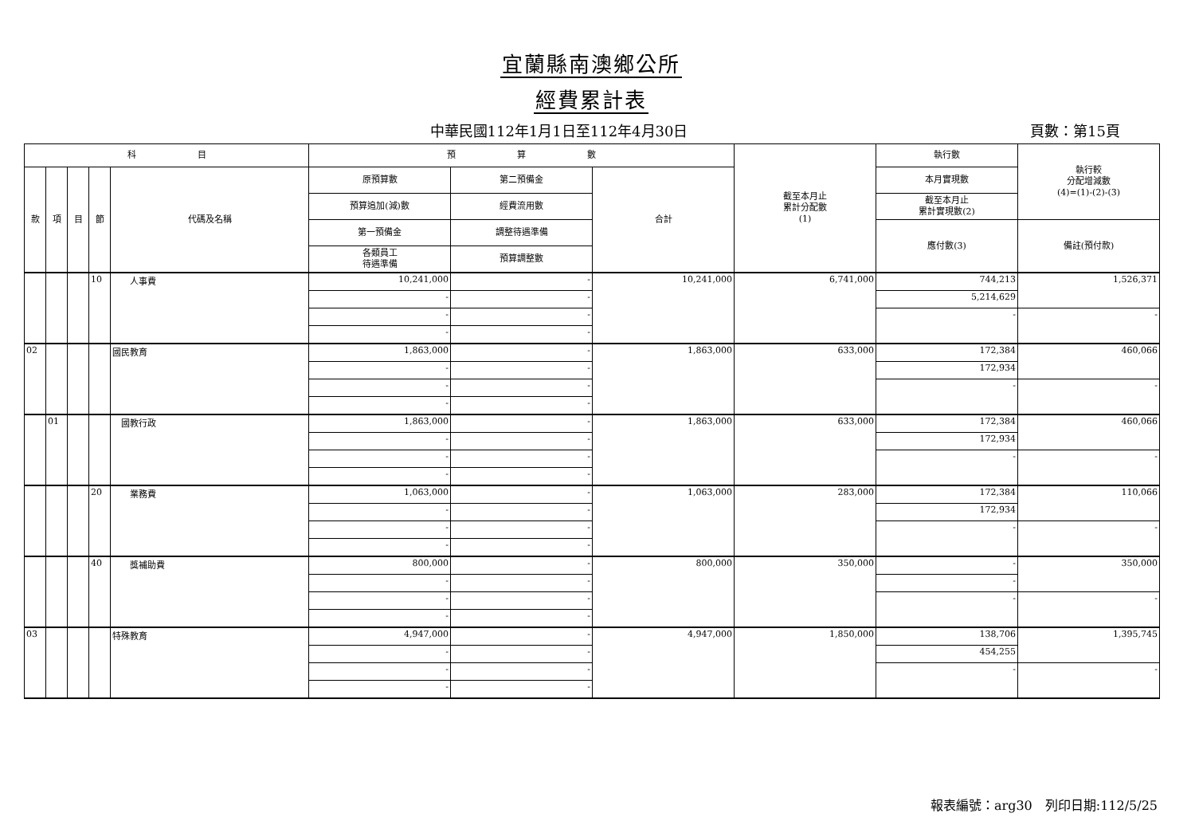宜蘭縣南澳鄉公所
經費累計表
中華民國112年1月1日至112年4月30日 頁數：第15頁
| 科 目 | | | | | 預 算 數 | | | 截至本月止 累計分配數 (1) | 執行數 | 執行較 分配增減數 (4)=(1)-(2)-(3) |
| --- | --- | --- | --- | --- | --- | --- | --- | --- | --- | --- |
| 款 | 項 | 目 | 節 | 代碼及名稱 | 原預算數 | 第二預備金 | 合計 | | 本月實現數 | |
| | | | | | 預算追加(減)數 | 經費流用數 | | | 截至本月止 累計實現數(2) | |
| | | | | | 第一預備金 | 調整待遇準備 | | | 應付數(3) | 備註(預付款) |
| | | | | | 各類員工 待遇準備 | 預算調整數 | | | | |
| | | | 10 | 人事費 | 10,241,000 | - | 10,241,000 | 6,741,000 | 744,213 | 1,526,371 |
| | | | | | - | - | | | 5,214,629 | |
| | | | | | - | - | | | - | - |
| | | | | | - | - | | | | |
| 02 | | | | 國民教育 | 1,863,000 | - | 1,863,000 | 633,000 | 172,384 | 460,066 |
| | | | | | - | - | | | 172,934 | |
| | | | | | - | - | | | - | - |
| | | | | | - | - | | | | |
| | 01 | | | 國教行政 | 1,863,000 | - | 1,863,000 | 633,000 | 172,384 | 460,066 |
| | | | | | - | - | | | 172,934 | |
| | | | | | - | - | | | - | - |
| | | | | | - | - | | | | |
| | | | 20 | 業務費 | 1,063,000 | - | 1,063,000 | 283,000 | 172,384 | 110,066 |
| | | | | | - | - | | | 172,934 | |
| | | | | | - | - | | | - | - |
| | | | | | - | - | | | | |
| | | | 40 | 獎補助費 | 800,000 | - | 800,000 | 350,000 | - | 350,000 |
| | | | | | - | - | | | - | |
| | | | | | - | - | | | - | - |
| | | | | | - | - | | | | |
| 03 | | | | 特殊教育 | 4,947,000 | - | 4,947,000 | 1,850,000 | 138,706 | 1,395,745 |
| | | | | | - | - | | | 454,255 | |
| | | | | | - | - | | | - | - |
| | | | | | - | - | | | | |
報表編號：arg30　列印日期:112/5/25